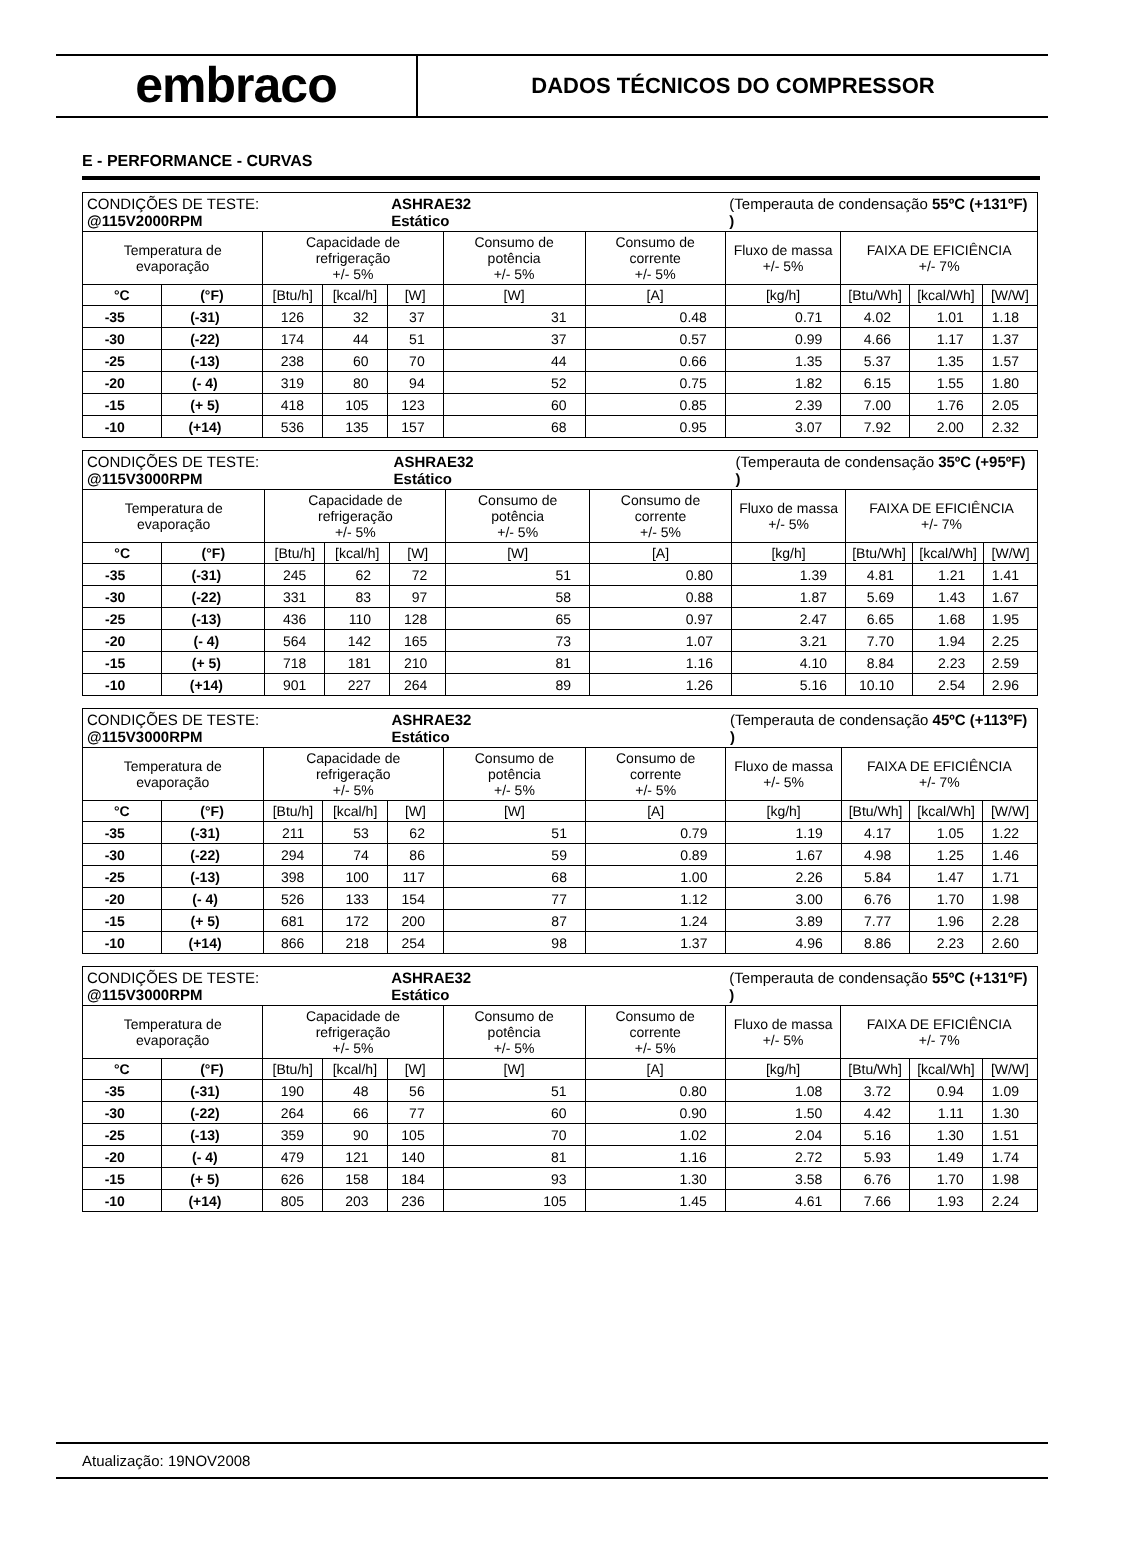embraco
DADOS TÉCNICOS DO COMPRESSOR
E - PERFORMANCE - CURVAS
| CONDIÇÕES DE TESTE: @115V2000RPM | | | | ASHRAE32 Estático | | | (Temperauta de condensação 55ºC (+131ºF) ) | | | |
| Temperatura de evaporação | | Capacidade de refrigeração +/- 5% | | | Consumo de potência +/- 5% | Consumo de corrente +/- 5% | Fluxo de massa +/- 5% | FAIXA DE EFICIÊNCIA +/- 7% | | |
| °C | (°F) | [Btu/h] | [kcal/h] | [W] | [W] | [A] | [kg/h] | [Btu/Wh] | [kcal/Wh] | [W/W] |
| -35 | (-31) | 126 | 32 | 37 | 31 | 0.48 | 0.71 | 4.02 | 1.01 | 1.18 |
| -30 | (-22) | 174 | 44 | 51 | 37 | 0.57 | 0.99 | 4.66 | 1.17 | 1.37 |
| -25 | (-13) | 238 | 60 | 70 | 44 | 0.66 | 1.35 | 5.37 | 1.35 | 1.57 |
| -20 | (- 4) | 319 | 80 | 94 | 52 | 0.75 | 1.82 | 6.15 | 1.55 | 1.80 |
| -15 | (+ 5) | 418 | 105 | 123 | 60 | 0.85 | 2.39 | 7.00 | 1.76 | 2.05 |
| -10 | (+14) | 536 | 135 | 157 | 68 | 0.95 | 3.07 | 7.92 | 2.00 | 2.32 |
| CONDIÇÕES DE TESTE: @115V3000RPM | | | | ASHRAE32 Estático | | | (Temperauta de condensação 35ºC (+95ºF) ) | | | |
| Temperatura de evaporação | | Capacidade de refrigeração +/- 5% | | | Consumo de potência +/- 5% | Consumo de corrente +/- 5% | Fluxo de massa +/- 5% | FAIXA DE EFICIÊNCIA +/- 7% | | |
| °C | (°F) | [Btu/h] | [kcal/h] | [W] | [W] | [A] | [kg/h] | [Btu/Wh] | [kcal/Wh] | [W/W] |
| -35 | (-31) | 245 | 62 | 72 | 51 | 0.80 | 1.39 | 4.81 | 1.21 | 1.41 |
| -30 | (-22) | 331 | 83 | 97 | 58 | 0.88 | 1.87 | 5.69 | 1.43 | 1.67 |
| -25 | (-13) | 436 | 110 | 128 | 65 | 0.97 | 2.47 | 6.65 | 1.68 | 1.95 |
| -20 | (- 4) | 564 | 142 | 165 | 73 | 1.07 | 3.21 | 7.70 | 1.94 | 2.25 |
| -15 | (+ 5) | 718 | 181 | 210 | 81 | 1.16 | 4.10 | 8.84 | 2.23 | 2.59 |
| -10 | (+14) | 901 | 227 | 264 | 89 | 1.26 | 5.16 | 10.10 | 2.54 | 2.96 |
| CONDIÇÕES DE TESTE: @115V3000RPM | | | | ASHRAE32 Estático | | | (Temperauta de condensação 45ºC (+113ºF) ) | | | |
| Temperatura de evaporação | | Capacidade de refrigeração +/- 5% | | | Consumo de potência +/- 5% | Consumo de corrente +/- 5% | Fluxo de massa +/- 5% | FAIXA DE EFICIÊNCIA +/- 7% | | |
| °C | (°F) | [Btu/h] | [kcal/h] | [W] | [W] | [A] | [kg/h] | [Btu/Wh] | [kcal/Wh] | [W/W] |
| -35 | (-31) | 211 | 53 | 62 | 51 | 0.79 | 1.19 | 4.17 | 1.05 | 1.22 |
| -30 | (-22) | 294 | 74 | 86 | 59 | 0.89 | 1.67 | 4.98 | 1.25 | 1.46 |
| -25 | (-13) | 398 | 100 | 117 | 68 | 1.00 | 2.26 | 5.84 | 1.47 | 1.71 |
| -20 | (- 4) | 526 | 133 | 154 | 77 | 1.12 | 3.00 | 6.76 | 1.70 | 1.98 |
| -15 | (+ 5) | 681 | 172 | 200 | 87 | 1.24 | 3.89 | 7.77 | 1.96 | 2.28 |
| -10 | (+14) | 866 | 218 | 254 | 98 | 1.37 | 4.96 | 8.86 | 2.23 | 2.60 |
| CONDIÇÕES DE TESTE: @115V3000RPM | | | | ASHRAE32 Estático | | | (Temperauta de condensação 55ºC (+131ºF) ) | | | |
| Temperatura de evaporação | | Capacidade de refrigeração +/- 5% | | | Consumo de potência +/- 5% | Consumo de corrente +/- 5% | Fluxo de massa +/- 5% | FAIXA DE EFICIÊNCIA +/- 7% | | |
| °C | (°F) | [Btu/h] | [kcal/h] | [W] | [W] | [A] | [kg/h] | [Btu/Wh] | [kcal/Wh] | [W/W] |
| -35 | (-31) | 190 | 48 | 56 | 51 | 0.80 | 1.08 | 3.72 | 0.94 | 1.09 |
| -30 | (-22) | 264 | 66 | 77 | 60 | 0.90 | 1.50 | 4.42 | 1.11 | 1.30 |
| -25 | (-13) | 359 | 90 | 105 | 70 | 1.02 | 2.04 | 5.16 | 1.30 | 1.51 |
| -20 | (- 4) | 479 | 121 | 140 | 81 | 1.16 | 2.72 | 5.93 | 1.49 | 1.74 |
| -15 | (+ 5) | 626 | 158 | 184 | 93 | 1.30 | 3.58 | 6.76 | 1.70 | 1.98 |
| -10 | (+14) | 805 | 203 | 236 | 105 | 1.45 | 4.61 | 7.66 | 1.93 | 2.24 |
Atualização: 19NOV2008